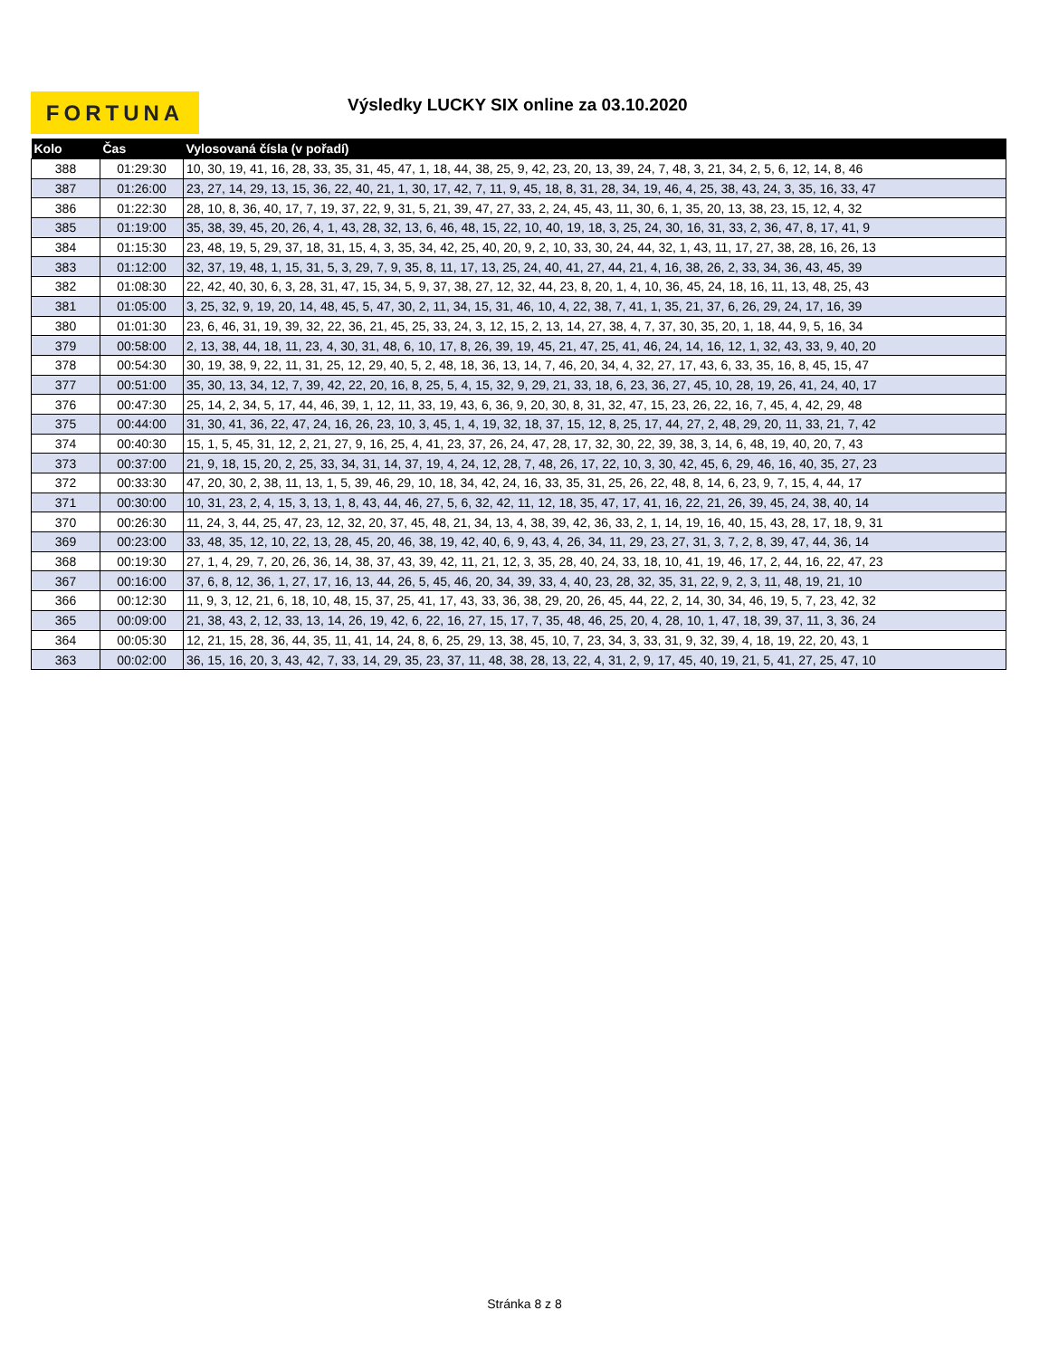FORTUNA
Výsledky LUCKY SIX online za 03.10.2020
| Kolo | Čas | Vylosovaná čísla (v pořadí) |
| --- | --- | --- |
| 388 | 01:29:30 | 10, 30, 19, 41, 16, 28, 33, 35, 31, 45, 47, 1, 18, 44, 38, 25, 9, 42, 23, 20, 13, 39, 24, 7, 48, 3, 21, 34, 2, 5, 6, 12, 14, 8, 46 |
| 387 | 01:26:00 | 23, 27, 14, 29, 13, 15, 36, 22, 40, 21, 1, 30, 17, 42, 7, 11, 9, 45, 18, 8, 31, 28, 34, 19, 46, 4, 25, 38, 43, 24, 3, 35, 16, 33, 47 |
| 386 | 01:22:30 | 28, 10, 8, 36, 40, 17, 7, 19, 37, 22, 9, 31, 5, 21, 39, 47, 27, 33, 2, 24, 45, 43, 11, 30, 6, 1, 35, 20, 13, 38, 23, 15, 12, 4, 32 |
| 385 | 01:19:00 | 35, 38, 39, 45, 20, 26, 4, 1, 43, 28, 32, 13, 6, 46, 48, 15, 22, 10, 40, 19, 18, 3, 25, 24, 30, 16, 31, 33, 2, 36, 47, 8, 17, 41, 9 |
| 384 | 01:15:30 | 23, 48, 19, 5, 29, 37, 18, 31, 15, 4, 3, 35, 34, 42, 25, 40, 20, 9, 2, 10, 33, 30, 24, 44, 32, 1, 43, 11, 17, 27, 38, 28, 16, 26, 13 |
| 383 | 01:12:00 | 32, 37, 19, 48, 1, 15, 31, 5, 3, 29, 7, 9, 35, 8, 11, 17, 13, 25, 24, 40, 41, 27, 44, 21, 4, 16, 38, 26, 2, 33, 34, 36, 43, 45, 39 |
| 382 | 01:08:30 | 22, 42, 40, 30, 6, 3, 28, 31, 47, 15, 34, 5, 9, 37, 38, 27, 12, 32, 44, 23, 8, 20, 1, 4, 10, 36, 45, 24, 18, 16, 11, 13, 48, 25, 43 |
| 381 | 01:05:00 | 3, 25, 32, 9, 19, 20, 14, 48, 45, 5, 47, 30, 2, 11, 34, 15, 31, 46, 10, 4, 22, 38, 7, 41, 1, 35, 21, 37, 6, 26, 29, 24, 17, 16, 39 |
| 380 | 01:01:30 | 23, 6, 46, 31, 19, 39, 32, 22, 36, 21, 45, 25, 33, 24, 3, 12, 15, 2, 13, 14, 27, 38, 4, 7, 37, 30, 35, 20, 1, 18, 44, 9, 5, 16, 34 |
| 379 | 00:58:00 | 2, 13, 38, 44, 18, 11, 23, 4, 30, 31, 48, 6, 10, 17, 8, 26, 39, 19, 45, 21, 47, 25, 41, 46, 24, 14, 16, 12, 1, 32, 43, 33, 9, 40, 20 |
| 378 | 00:54:30 | 30, 19, 38, 9, 22, 11, 31, 25, 12, 29, 40, 5, 2, 48, 18, 36, 13, 14, 7, 46, 20, 34, 4, 32, 27, 17, 43, 6, 33, 35, 16, 8, 45, 15, 47 |
| 377 | 00:51:00 | 35, 30, 13, 34, 12, 7, 39, 42, 22, 20, 16, 8, 25, 5, 4, 15, 32, 9, 29, 21, 33, 18, 6, 23, 36, 27, 45, 10, 28, 19, 26, 41, 24, 40, 17 |
| 376 | 00:47:30 | 25, 14, 2, 34, 5, 17, 44, 46, 39, 1, 12, 11, 33, 19, 43, 6, 36, 9, 20, 30, 8, 31, 32, 47, 15, 23, 26, 22, 16, 7, 45, 4, 42, 29, 48 |
| 375 | 00:44:00 | 31, 30, 41, 36, 22, 47, 24, 16, 26, 23, 10, 3, 45, 1, 4, 19, 32, 18, 37, 15, 12, 8, 25, 17, 44, 27, 2, 48, 29, 20, 11, 33, 21, 7, 42 |
| 374 | 00:40:30 | 15, 1, 5, 45, 31, 12, 2, 21, 27, 9, 16, 25, 4, 41, 23, 37, 26, 24, 47, 28, 17, 32, 30, 22, 39, 38, 3, 14, 6, 48, 19, 40, 20, 7, 43 |
| 373 | 00:37:00 | 21, 9, 18, 15, 20, 2, 25, 33, 34, 31, 14, 37, 19, 4, 24, 12, 28, 7, 48, 26, 17, 22, 10, 3, 30, 42, 45, 6, 29, 46, 16, 40, 35, 27, 23 |
| 372 | 00:33:30 | 47, 20, 30, 2, 38, 11, 13, 1, 5, 39, 46, 29, 10, 18, 34, 42, 24, 16, 33, 35, 31, 25, 26, 22, 48, 8, 14, 6, 23, 9, 7, 15, 4, 44, 17 |
| 371 | 00:30:00 | 10, 31, 23, 2, 4, 15, 3, 13, 1, 8, 43, 44, 46, 27, 5, 6, 32, 42, 11, 12, 18, 35, 47, 17, 41, 16, 22, 21, 26, 39, 45, 24, 38, 40, 14 |
| 370 | 00:26:30 | 11, 24, 3, 44, 25, 47, 23, 12, 32, 20, 37, 45, 48, 21, 34, 13, 4, 38, 39, 42, 36, 33, 2, 1, 14, 19, 16, 40, 15, 43, 28, 17, 18, 9, 31 |
| 369 | 00:23:00 | 33, 48, 35, 12, 10, 22, 13, 28, 45, 20, 46, 38, 19, 42, 40, 6, 9, 43, 4, 26, 34, 11, 29, 23, 27, 31, 3, 7, 2, 8, 39, 47, 44, 36, 14 |
| 368 | 00:19:30 | 27, 1, 4, 29, 7, 20, 26, 36, 14, 38, 37, 43, 39, 42, 11, 21, 12, 3, 35, 28, 40, 24, 33, 18, 10, 41, 19, 46, 17, 2, 44, 16, 22, 47, 23 |
| 367 | 00:16:00 | 37, 6, 8, 12, 36, 1, 27, 17, 16, 13, 44, 26, 5, 45, 46, 20, 34, 39, 33, 4, 40, 23, 28, 32, 35, 31, 22, 9, 2, 3, 11, 48, 19, 21, 10 |
| 366 | 00:12:30 | 11, 9, 3, 12, 21, 6, 18, 10, 48, 15, 37, 25, 41, 17, 43, 33, 36, 38, 29, 20, 26, 45, 44, 22, 2, 14, 30, 34, 46, 19, 5, 7, 23, 42, 32 |
| 365 | 00:09:00 | 21, 38, 43, 2, 12, 33, 13, 14, 26, 19, 42, 6, 22, 16, 27, 15, 17, 7, 35, 48, 46, 25, 20, 4, 28, 10, 1, 47, 18, 39, 37, 11, 3, 36, 24 |
| 364 | 00:05:30 | 12, 21, 15, 28, 36, 44, 35, 11, 41, 14, 24, 8, 6, 25, 29, 13, 38, 45, 10, 7, 23, 34, 3, 33, 31, 9, 32, 39, 4, 18, 19, 22, 20, 43, 1 |
| 363 | 00:02:00 | 36, 15, 16, 20, 3, 43, 42, 7, 33, 14, 29, 35, 23, 37, 11, 48, 38, 28, 13, 22, 4, 31, 2, 9, 17, 45, 40, 19, 21, 5, 41, 27, 25, 47, 10 |
Stránka 8 z 8